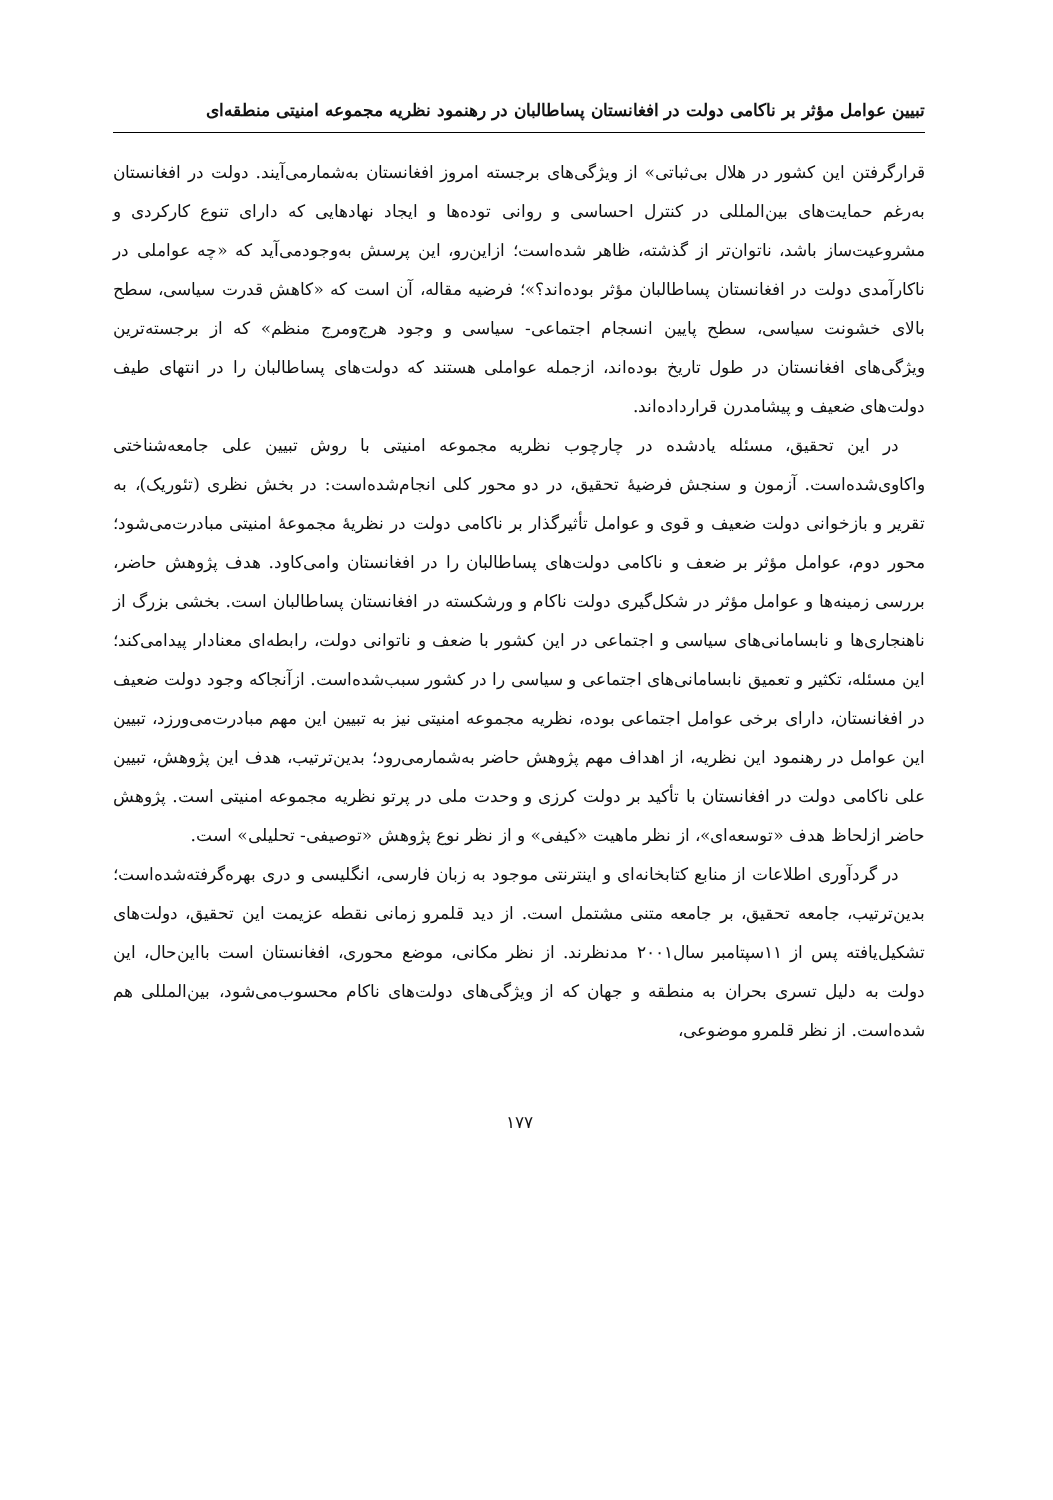تبیین عوامل مؤثر بر ناکامی دولت در افغانستان پساطالبان در رهنمود نظریه مجموعه امنیتی منطقه‌ای
قرارگرفتن این کشور در هلال بی‌ثباتی» از ویژگی‌های برجسته امروز افغانستان به‌شمارمی‌آیند. دولت در افغانستان به‌رغم حمایت‌های بین‌المللی در کنترل احساسی و روانی توده‌ها و ایجاد نهادهایی که دارای تنوع کارکردی و مشروعیت‌ساز باشد، ناتوان‌تر از گذشته، ظاهر شده‌است؛ ازاین‌رو، این پرسش به‌وجودمی‌آید که «چه عواملی در ناکارآمدی دولت در افغانستان پساطالبان مؤثر بوده‌اند؟»؛ فرضیه مقاله، آن است که «کاهش قدرت سیاسی، سطح بالای خشونت سیاسی، سطح پایین انسجام اجتماعی- سیاسی و وجود هرج‌ومرج منظم» که از برجسته‌ترین ویژگی‌های افغانستان در طول تاریخ بوده‌اند، ازجمله عواملی هستند که دولت‌های پساطالبان را در انتهای طیف دولت‌های ضعیف و پیشامدرن قراردادەاند.
در این تحقیق، مسئله یادشده در چارچوب نظریه مجموعه امنیتی با روش تبیین علی جامعه‌شناختی واکاوی‌شده‌است. آزمون و سنجش فرضیهٔ تحقیق، در دو محور کلی انجام‌شده‌است: در بخش نظری (تئوریک)، به تقریر و بازخوانی دولت ضعیف و قوی و عوامل تأثیرگذار بر ناکامی دولت در نظریهٔ مجموعهٔ امنیتی مبادرت‌می‌شود؛ محور دوم، عوامل مؤثر بر ضعف و ناکامی دولت‌های پساطالبان را در افغانستان وامی‌کاود. هدف پژوهش حاضر، بررسی زمینه‌ها و عوامل مؤثر در شکل‌گیری دولت ناکام و ورشکسته در افغانستان پساطالبان است. بخشی بزرگ از ناهنجاری‌ها و نابسامانی‌های سیاسی و اجتماعی در این کشور با ضعف و ناتوانی دولت، رابطه‌ای معنادار پیدامی‌کند؛ این مسئله، تکثیر و تعمیق نابسامانی‌های اجتماعی و سیاسی را در کشور سبب‌شده‌است. ازآنجاکه وجود دولت ضعیف در افغانستان، دارای برخی عوامل اجتماعی بوده، نظریه مجموعه امنیتی نیز به تبیین این مهم مبادرت‌می‌ورزد، تبیین این عوامل در رهنمود این نظریه، از اهداف مهم پژوهش حاضر به‌شمارمی‌رود؛ بدین‌ترتیب، هدف این پژوهش، تبیین علی ناکامی دولت در افغانستان با تأکید بر دولت کرزی و وحدت ملی در پرتو نظریه مجموعه امنیتی است. پژوهش حاضر ازلحاظ هدف «توسعه‌ای»، از نظر ماهیت «کیفی» و از نظر نوع پژوهش «توصیفی- تحلیلی» است.
در گردآوری اطلاعات از منابع کتابخانه‌ای و اینترنتی موجود به زبان فارسی، انگلیسی و دری بهره‌گرفته‌شده‌است؛ بدین‌ترتیب، جامعه تحقیق، بر جامعه متنی مشتمل است. از دید قلمرو زمانی نقطه عزیمت این تحقیق، دولت‌های تشکیل‌یافته پس از ۱۱سپتامبر سال۲۰۰۱ مدنظرند. از نظر مکانی، موضع محوری، افغانستان است بااین‌حال، این دولت به دلیل تسری بحران به منطقه و جهان که از ویژگی‌های دولت‌های ناکام محسوب‌می‌شود، بین‌المللی هم شده‌است. از نظر قلمرو موضوعی،
۱۷۷